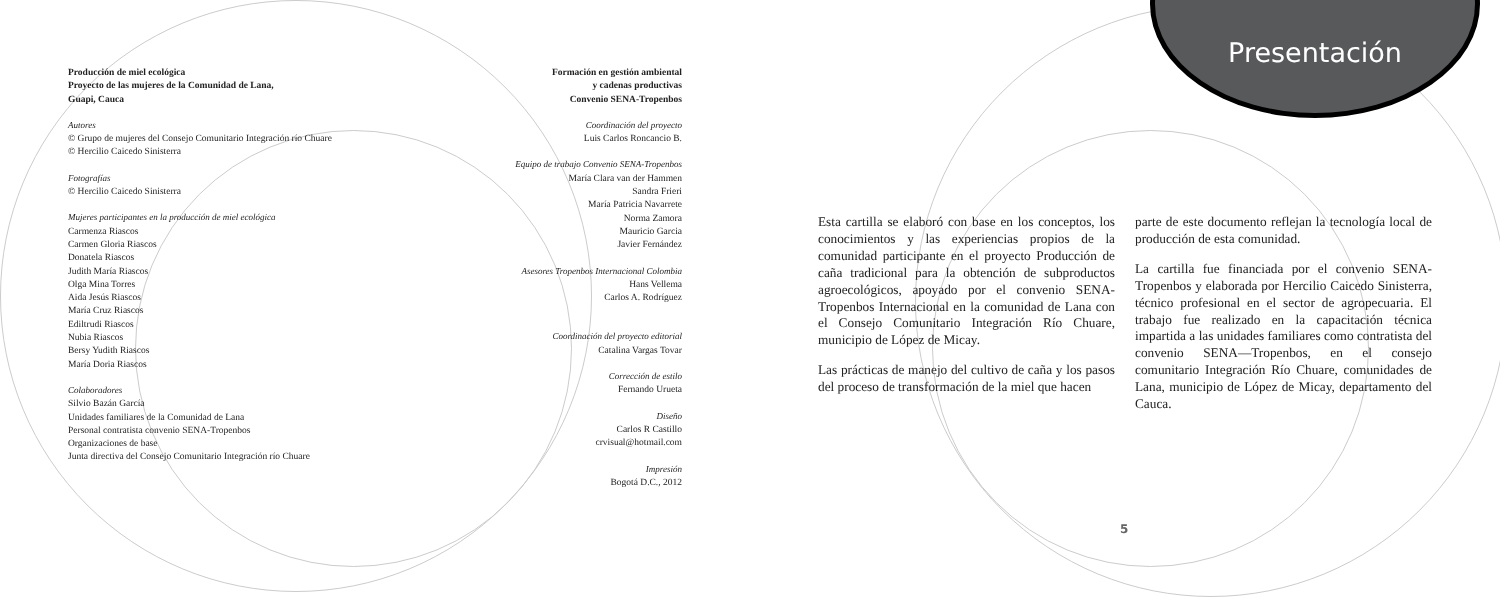Presentación
Producción de miel ecológica
Proyecto de las mujeres de la Comunidad de Lana,
Guapi, Cauca
Autores
© Grupo de mujeres del Consejo Comunitario Integración río Chuare
© Hercilio Caicedo Sinisterra
Fotografías
© Hercilio Caicedo Sinisterra
Mujeres participantes en la producción de miel ecológica
Carmenza Riascos
Carmen Gloria Riascos
Donatela Riascos
Judith María Riascos
Olga Mina Torres
Aida Jesús Riascos
María Cruz Riascos
Ediltrudi Riascos
Nubia Riascos
Bersy Yudith Riascos
María Doria Riascos
Colaboradores
Silvio Bazán García
Unidades familiares de la Comunidad de Lana
Personal contratista convenio SENA-Tropenbos
Organizaciones de base
Junta directiva del Consejo Comunitario Integración río Chuare
Formación en gestión ambiental
y cadenas productivas
Convenio SENA-Tropenbos
Coordinación del proyecto
Luis Carlos Roncancio B.
Equipo de trabajo Convenio SENA-Tropenbos
María Clara van der Hammen
Sandra Frieri
María Patricia Navarrete
Norma Zamora
Mauricio Garcia
Javier Fernández
Asesores Tropenbos Internacional Colombia
Hans Vellema
Carlos A. Rodríguez
Coordinación del proyecto editorial
Catalina Vargas Tovar
Corrección de estilo
Fernando Urueta
Diseño
Carlos R Castillo
crvisual@hotmail.com
Impresión
Bogotá D.C., 2012
Esta cartilla se elaboró con base en los conceptos, los conocimientos y las experiencias propios de la comunidad participante en el proyecto Producción de caña tradicional para la obtención de subproductos agroecológicos, apoyado por el convenio SENA-Tropenbos Internacional en la comunidad de Lana con el Consejo Comunitario Integración Río Chuare, municipio de López de Micay.
Las prácticas de manejo del cultivo de caña y los pasos del proceso de transformación de la miel que hacen
parte de este documento reflejan la tecnología local de producción de esta comunidad.
La cartilla fue financiada por el convenio SENA-Tropenbos y elaborada por Hercilio Caicedo Sinisterra, técnico profesional en el sector de agropecuaria. El trabajo fue realizado en la capacitación técnica impartida a las unidades familiares como contratista del convenio SENA—Tropenbos, en el consejo comunitario Integración Río Chuare, comunidades de Lana, municipio de López de Micay, departamento del Cauca.
5